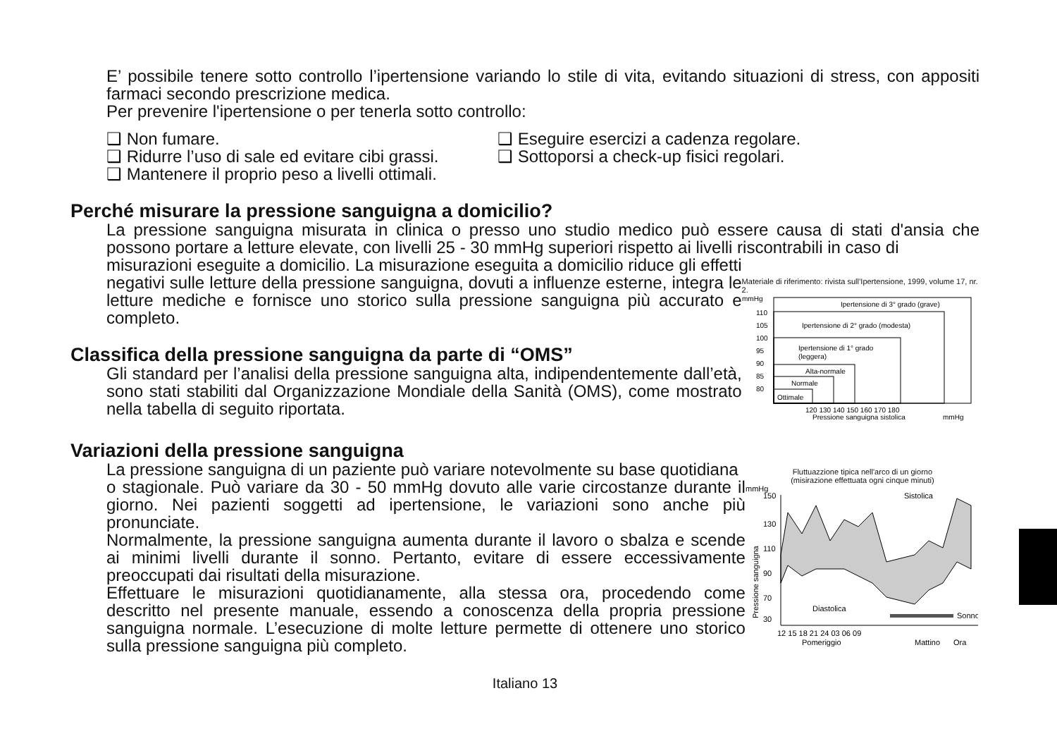E’ possibile tenere sotto controllo l’ipertensione variando lo stile di vita, evitando situazioni di stress, con appositi farmaci secondo prescrizione medica.
Per prevenire l'ipertensione o per tenerla sotto controllo:
❑ Non fumare.
❑ Ridurre l’uso di sale ed evitare cibi grassi.
❑ Mantenere il proprio peso a livelli ottimali.
❑ Eseguire esercizi a cadenza regolare.
❑ Sottoporsi a check-up fisici regolari.
Perché misurare la pressione sanguigna a domicilio?
La pressione sanguigna misurata in clinica o presso uno studio medico può essere causa di stati d'ansia che possono portare a letture elevate, con livelli 25 - 30 mmHg superiori rispetto ai livelli riscontrabili in caso di
misurazioni eseguite a domicilio. La misurazione eseguita a domicilio riduce gli effetti negativi sulle letture della pressione sanguigna, dovuti a influenze esterne, integra le letture mediche e fornisce uno storico sulla pressione sanguigna più accurato e completo.
Classifica della pressione sanguigna da parte di “OMS”
Gli standard per l’analisi della pressione sanguigna alta, indipendentemente dall’età, sono stati stabiliti dal Organizzazione Mondiale della Sanità (OMS), come mostrato nella tabella di seguito riportata.
Materiale di riferimento: rivista sull’Ipertensione, 1999, volume 17, nr. 2.
mmHg
Ipertensione di 3° grado (grave)
Ipertensione di 2° grado (modesta)
Ipertensione di 1° grado
(leggera)
Alta-normale
Normale
Ottimale
110
105
100
95
90
85
80
120 130 140 150 160 170 180
Pressione sanguigna sistolica
mmHg
Variazioni della pressione sanguigna
La pressione sanguigna di un paziente può variare notevolmente su base quotidiana
o stagionale. Può variare da 30 - 50 mmHg dovuto alle varie circostanze durante il giorno. Nei pazienti soggetti ad ipertensione, le variazioni sono anche più pronunciate.
Normalmente, la pressione sanguigna aumenta durante il lavoro o sbalza e scende ai minimi livelli durante il sonno. Pertanto, evitare di essere eccessivamente preoccupati dai risultati della misurazione.
Effettuare le misurazioni quotidianamente, alla stessa ora, procedendo come descritto nel presente manuale, essendo a conoscenza della propria pressione sanguigna normale. L’esecuzione di molte letture permette di ottenere uno storico sulla pressione sanguigna più completo.
Fluttuazzione tipica nell'arco di un giorno
(misirazione effettuata ogni cinque minuti)
mmHg
150
130
110
90
70
30
Sistolica
Diastolica
Sonno
12 15 18 21 24 03 06 09
Pomeriggio
Mattino
Ora
Pressione sanguigna
Italiano 13